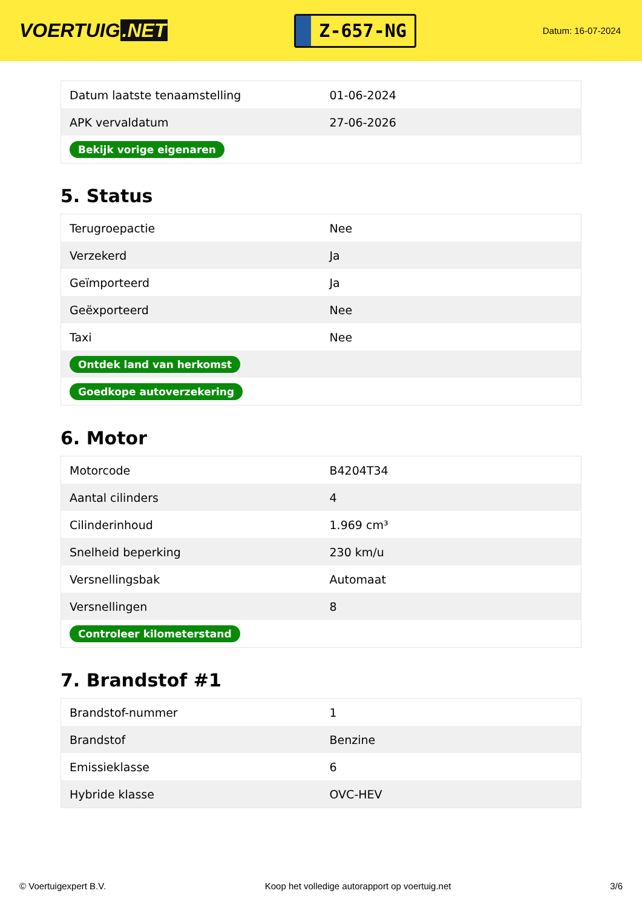VOERTUIG.NET
Z-657-NG
Datum: 16-07-2024
| Datum laatste tenaamstelling | 01-06-2024 |
| APK vervaldatum | 27-06-2026 |
| Bekijk vorige eigenaren | |
5. Status
| Terugroepactie | Nee |
| Verzekerd | Ja |
| Geïmporteerd | Ja |
| Geëxporteerd | Nee |
| Taxi | Nee |
| Ontdek land van herkomst | |
| Goedkope autoverzekering | |
6. Motor
| Motorcode | B4204T34 |
| Aantal cilinders | 4 |
| Cilinderinhoud | 1.969 cm³ |
| Snelheid beperking | 230 km/u |
| Versnellingsbak | Automaat |
| Versnellingen | 8 |
| Controleer kilometerstand | |
7. Brandstof #1
| Brandstof-nummer | 1 |
| Brandstof | Benzine |
| Emissieklasse | 6 |
| Hybride klasse | OVC-HEV |
© Voertuigexpert B.V. Koop het volledige autorapport op voertuig.net 3/6